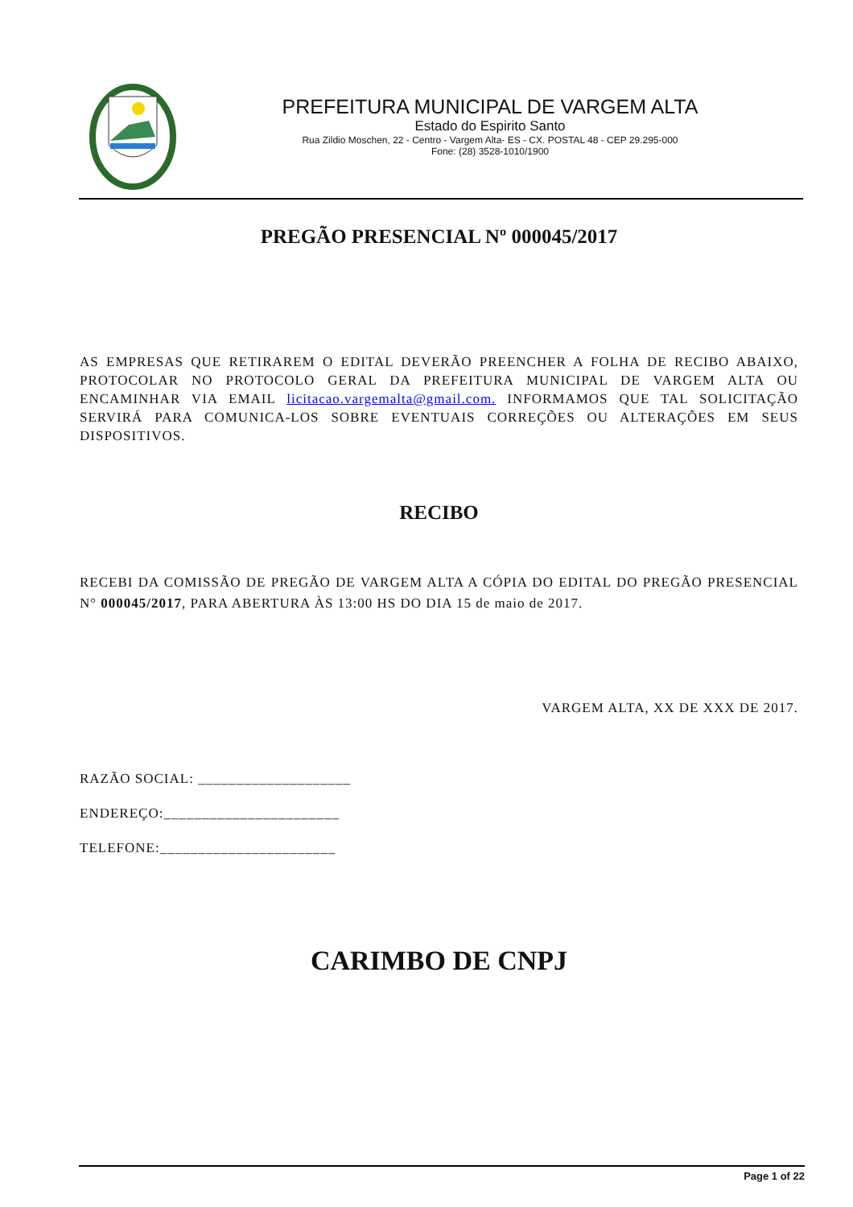PREFEITURA MUNICIPAL DE VARGEM ALTA
Estado do Espirito Santo
Rua Zildio Moschen, 22 - Centro - Vargem Alta- ES - CX. POSTAL 48 - CEP 29.295-000
Fone: (28) 3528-1010/1900
PREGÃO PRESENCIAL Nº 000045/2017
AS EMPRESAS QUE RETIRAREM O EDITAL DEVERÃO PREENCHER A FOLHA DE RECIBO ABAIXO, PROTOCOLAR NO PROTOCOLO GERAL DA PREFEITURA MUNICIPAL DE VARGEM ALTA OU ENCAMINHAR VIA EMAIL licitacao.vargemalta@gmail.com. INFORMAMOS QUE TAL SOLICITAÇÃO SERVIRÁ PARA COMUNICA-LOS SOBRE EVENTUAIS CORREÇÕES OU ALTERAÇÕES EM SEUS DISPOSITIVOS.
RECIBO
RECEBI DA COMISSÃO DE PREGÃO DE VARGEM ALTA A CÓPIA DO EDITAL DO PREGÃO PRESENCIAL N° 000045/2017, PARA ABERTURA ÀS 13:00 HS DO DIA 15 de maio de 2017.
VARGEM ALTA, XX DE XXX DE 2017.
RAZÃO SOCIAL: ____________________
ENDEREÇO:_______________________
TELEFONE:_______________________
CARIMBO DE CNPJ
Page 1 of 22